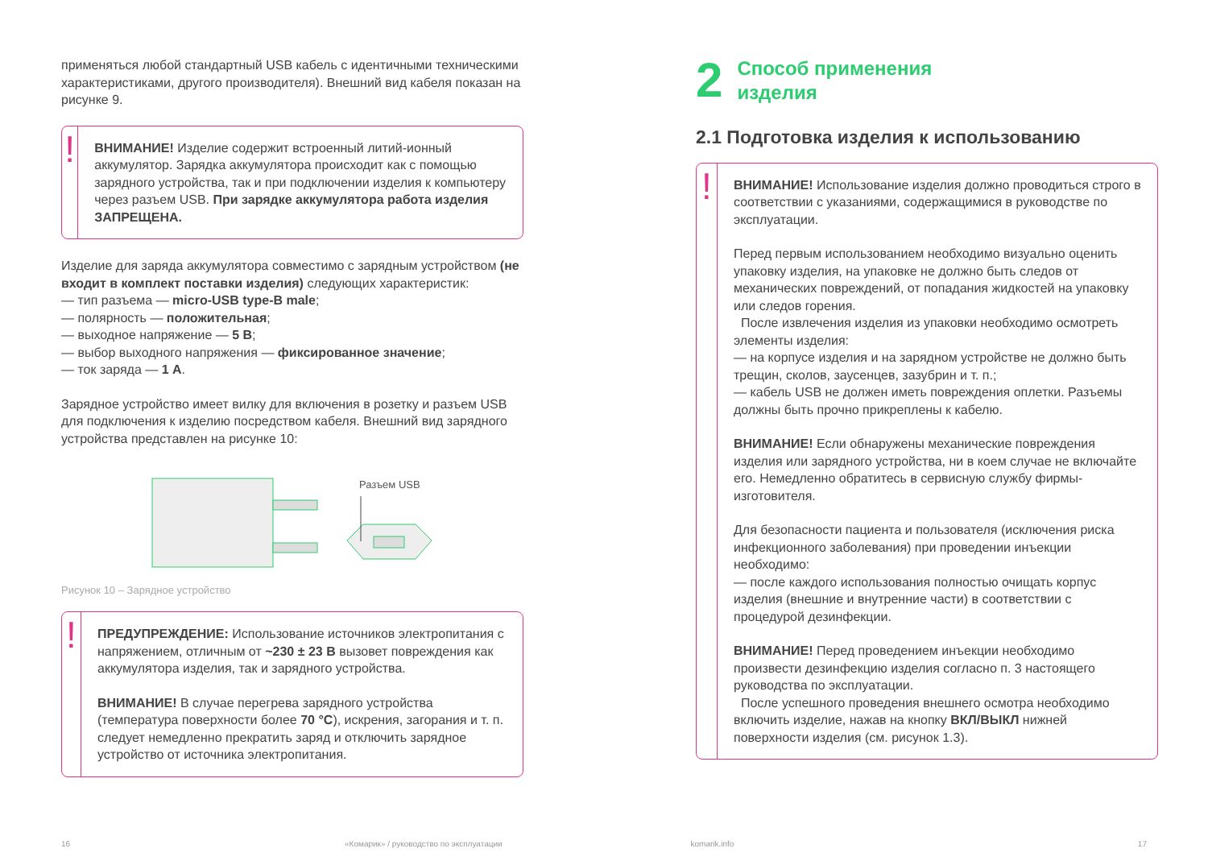применяться любой стандартный USB кабель с идентичными техническими характеристиками, другого производителя). Внешний вид кабеля показан на рисунке 9.
!
ВНИМАНИЕ! Изделие содержит встроенный литий-ионный аккумулятор. Зарядка аккумулятора происходит как с помощью зарядного устройства, так и при подключении изделия к компьютеру через разъем USB. При зарядке аккумулятора работа изделия ЗАПРЕЩЕНА.
Изделие для заряда аккумулятора совместимо с зарядным устройством (не входит в комплект поставки изделия) следующих характеристик:
— тип разъема — micro-USB type-B male;
— полярность — положительная;
— выходное напряжение — 5 В;
— выбор выходного напряжения — фиксированное значение;
— ток заряда — 1 А.
Зарядное устройство имеет вилку для включения в розетку и разъем USB для подключения к изделию посредством кабеля. Внешний вид зарядного устройства представлен на рисунке 10:
Разъем USB
Рисунок 10 – Зарядное устройство
!
ПРЕДУПРЕЖДЕНИЕ: Использование источников электропитания с напряжением, отличным от ~230 ± 23 В вызовет повреждения как аккумулятора изделия, так и зарядного устройства.
ВНИМАНИЕ! В случае перегрева зарядного устройства (температура поверхности более 70 °С), искрения, загорания и т. п. следует немедленно прекратить заряд и отключить зарядное устройство от источника электропитания.
2 Способ применения
изделия
2.1 Подготовка изделия к использованию
!
ВНИМАНИЕ! Использование изделия должно проводиться строго в соответствии с указаниями, содержащимися в руководстве по эксплуатации.
Перед первым использованием необходимо визуально оценить упаковку изделия, на упаковке не должно быть следов от механических повреждений, от попадания жидкостей на упаковку или следов горения.
После извлечения изделия из упаковки необходимо осмотреть элементы изделия:
— на корпусе изделия и на зарядном устройстве не должно быть трещин, сколов, заусенцев, зазубрин и т. п.;
— кабель USB не должен иметь повреждения оплетки. Разъемы должны быть прочно прикреплены к кабелю.
ВНИМАНИЕ! Если обнаружены механические повреждения изделия или зарядного устройства, ни в коем случае не включайте его. Немедленно обратитесь в сервисную службу фирмы-изготовителя.
Для безопасности пациента и пользователя (исключения риска инфекционного заболевания) при проведении инъекции необходимо:
— после каждого использования полностью очищать корпус изделия (внешние и внутренние части) в соответствии с процедурой дезинфекции.
ВНИМАНИЕ! Перед проведением инъекции необходимо произвести дезинфекцию изделия согласно п. 3 настоящего руководства по эксплуатации.
После успешного проведения внешнего осмотра необходимо включить изделие, нажав на кнопку ВКЛ/ВЫКЛ нижней поверхности изделия (см. рисунок 1.3).
16 «Комарик» / руководство по эксплуатации komarik.info 17